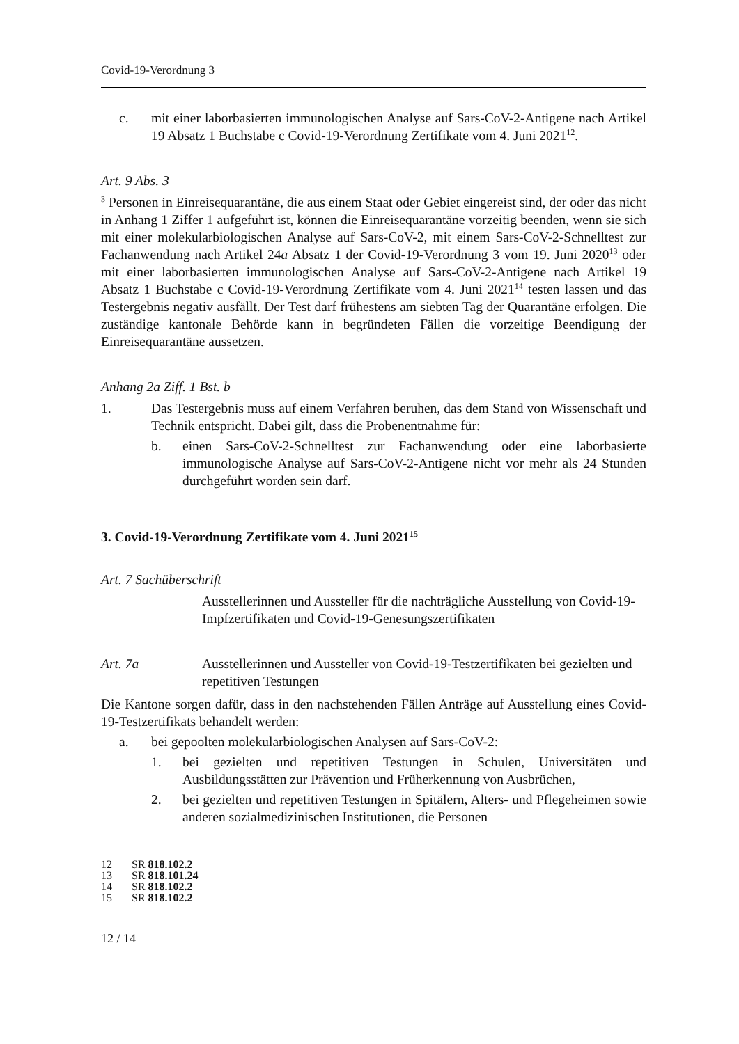Covid-19-Verordnung 3
c. mit einer laborbasierten immunologischen Analyse auf Sars-CoV-2-Antigene nach Artikel 19 Absatz 1 Buchstabe c Covid-19-Verordnung Zertifikate vom 4. Juni 2021<sup>12</sup>.
Art. 9 Abs. 3
<sup>3</sup> Personen in Einreisequarantäne, die aus einem Staat oder Gebiet eingereist sind, der oder das nicht in Anhang 1 Ziffer 1 aufgeführt ist, können die Einreisequarantäne vorzeitig beenden, wenn sie sich mit einer molekularbiologischen Analyse auf Sars-CoV-2, mit einem Sars-CoV-2-Schnelltest zur Fachanwendung nach Artikel 24a Absatz 1 der Covid-19-Verordnung 3 vom 19. Juni 2020<sup>13</sup> oder mit einer laborbasierten immunologischen Analyse auf Sars-CoV-2-Antigene nach Artikel 19 Absatz 1 Buchstabe c Covid-19-Verordnung Zertifikate vom 4. Juni 2021<sup>14</sup> testen lassen und das Testergebnis negativ ausfällt. Der Test darf frühestens am siebten Tag der Quarantäne erfolgen. Die zuständige kantonale Behörde kann in begründeten Fällen die vorzeitige Beendigung der Einreisequarantäne aussetzen.
Anhang 2a Ziff. 1 Bst. b
1. Das Testergebnis muss auf einem Verfahren beruhen, das dem Stand von Wissenschaft und Technik entspricht. Dabei gilt, dass die Probenentnahme für:
b. einen Sars-CoV-2-Schnelltest zur Fachanwendung oder eine laborbasierte immunologische Analyse auf Sars-CoV-2-Antigene nicht vor mehr als 24 Stunden durchgeführt worden sein darf.
3. Covid-19-Verordnung Zertifikate vom 4. Juni 2021<sup>15</sup>
Art. 7 Sachüberschrift
Ausstellerinnen und Aussteller für die nachträgliche Ausstellung von Covid-19-Impfzertifikaten und Covid-19-Genesungszertifikaten
Art. 7a Ausstellerinnen und Aussteller von Covid-19-Testzertifikaten bei gezielten und repetitiven Testungen
Die Kantone sorgen dafür, dass in den nachstehenden Fällen Anträge auf Ausstellung eines Covid-19-Testzertifikats behandelt werden:
a. bei gepoolten molekularbiologischen Analysen auf Sars-CoV-2:
1. bei gezielten und repetitiven Testungen in Schulen, Universitäten und Ausbildungsstätten zur Prävention und Früherkennung von Ausbrüchen,
2. bei gezielten und repetitiven Testungen in Spitälern, Alters- und Pflegeheimen sowie anderen sozialmedizinischen Institutionen, die Personen
12 SR 818.102.2
13 SR 818.101.24
14 SR 818.102.2
15 SR 818.102.2
12 / 14